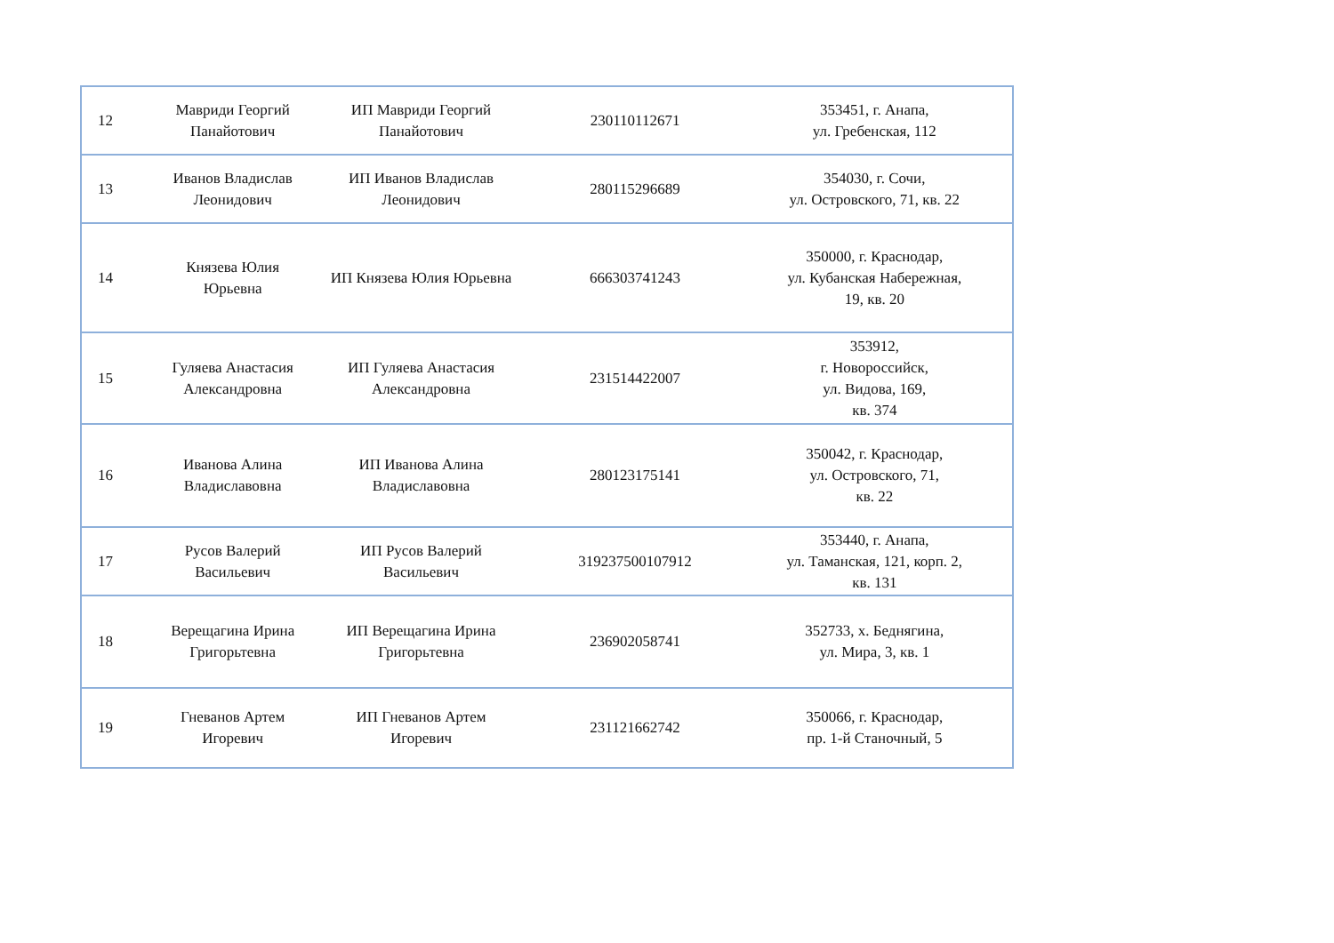| 12 | Мавриди Георгий Панайотович | ИП Мавриди Георгий Панайотович | 230110112671 | 353451, г. Анапа, ул. Гребенская, 112 |
| 13 | Иванов Владислав Леонидович | ИП Иванов Владислав Леонидович | 280115296689 | 354030, г. Сочи, ул. Островского, 71, кв. 22 |
| 14 | Князева Юлия Юрьевна | ИП Князева Юлия Юрьевна | 666303741243 | 350000, г. Краснодар, ул. Кубанская Набережная, 19, кв. 20 |
| 15 | Гуляева Анастасия Александровна | ИП Гуляева Анастасия Александровна | 231514422007 | 353912, г. Новороссийск, ул. Видова, 169, кв. 374 |
| 16 | Иванова Алина Владиславовна | ИП Иванова Алина Владиславовна | 280123175141 | 350042, г. Краснодар, ул. Островского, 71, кв. 22 |
| 17 | Русов Валерий Васильевич | ИП Русов Валерий Васильевич | 319237500107912 | 353440, г. Анапа, ул. Таманская, 121, корп. 2, кв. 131 |
| 18 | Верещагина Ирина Григорьтевна | ИП Верещагина Ирина Григорьтевна | 236902058741 | 352733, х. Беднягина, ул. Мира, 3, кв. 1 |
| 19 | Гневанов Артем Игоревич | ИП Гневанов Артем Игоревич | 231121662742 | 350066, г. Краснодар, пр. 1-й Станочный, 5 |